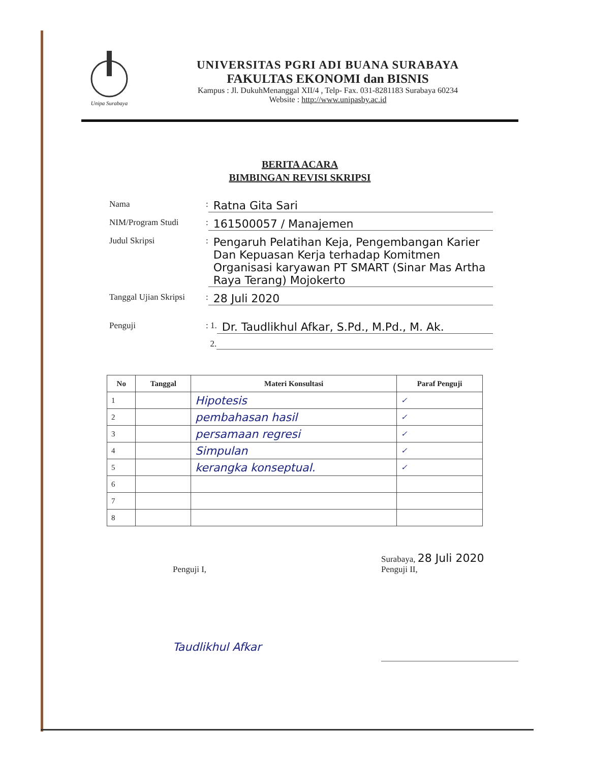Unipa Surabaya
UNIVERSITAS PGRI ADI BUANA SURABAYA
FAKULTAS EKONOMI dan BISNIS
Kampus : Jl. DukuhMenanggal XII/4 , Telp- Fax. 031-8281183 Surabaya 60234
Website : http://www.unipasby.ac.id
BERITA ACARA
BIMBINGAN REVISI SKRIPSI
Nama
:
Ratna Gita Sari
NIM/Program Studi
:
161500057 / Manajemen
Judul Skripsi
:
Pengaruh Pelatihan Keja, Pengembangan Karier Dan Kepuasan Kerja terhadap Komitmen Organisasi karyawan PT SMART (Sinar Mas Artha Raya Terang) Mojokerto
Tanggal Ujian Skripsi
:
28 Juli 2020
Penguji
: 1.
Dr. Taudlikhul Afkar, S.Pd., M.Pd., M. Ak.
2.
| No | Tanggal | Materi Konsultasi | Paraf Penguji |
| --- | --- | --- | --- |
| 1 | | Hipotesis | ✓ |
| 2 | | pembahasan hasil | ✓ |
| 3 | | persamaan regresi | ✓ |
| 4 | | Simpulan | ✓ |
| 5 | | kerangka konseptual. | ✓ |
| 6 | | | |
| 7 | | | |
| 8 | | | |
Penguji I,
Taudlikhul Afkar
Surabaya, 28 Juli 2020
Penguji II,